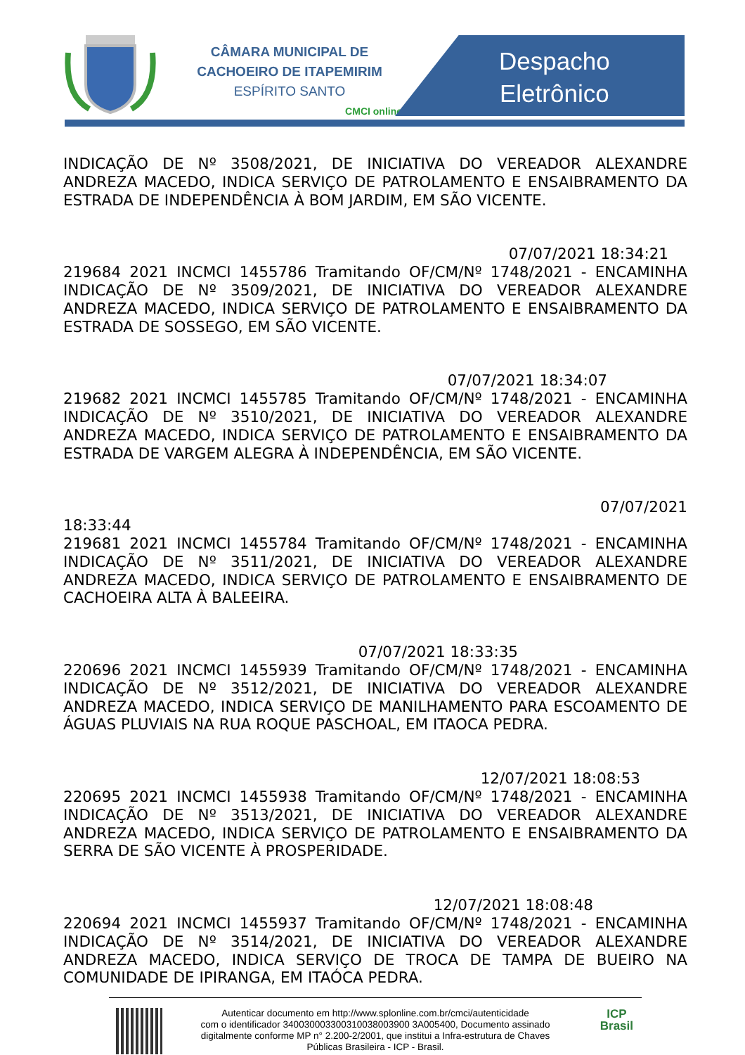CÂMARA MUNICIPAL DE
CACHOEIRO DE ITAPEMIRIM
ESPÍRITO SANTO
CMCI online
Despacho
Eletrônico
INDICAÇÃO DE Nº 3508/2021, DE INICIATIVA DO VEREADOR ALEXANDRE ANDREZA MACEDO, INDICA SERVIÇO DE PATROLAMENTO E ENSAIBRAMENTO DA ESTRADA DE INDEPENDÊNCIA À BOM JARDIM, EM SÃO VICENTE.
07/07/2021 18:34:21
219684 2021 INCMCI 1455786 Tramitando OF/CM/Nº 1748/2021 - ENCAMINHA INDICAÇÃO DE Nº 3509/2021, DE INICIATIVA DO VEREADOR ALEXANDRE ANDREZA MACEDO, INDICA SERVIÇO DE PATROLAMENTO E ENSAIBRAMENTO DA ESTRADA DE SOSSEGO, EM SÃO VICENTE.
07/07/2021 18:34:07
219682 2021 INCMCI 1455785 Tramitando OF/CM/Nº 1748/2021 - ENCAMINHA INDICAÇÃO DE Nº 3510/2021, DE INICIATIVA DO VEREADOR ALEXANDRE ANDREZA MACEDO, INDICA SERVIÇO DE PATROLAMENTO E ENSAIBRAMENTO DA ESTRADA DE VARGEM ALEGRA À INDEPENDÊNCIA, EM SÃO VICENTE.
07/07/2021
18:33:44
219681 2021 INCMCI 1455784 Tramitando OF/CM/Nº 1748/2021 - ENCAMINHA INDICAÇÃO DE Nº 3511/2021, DE INICIATIVA DO VEREADOR ALEXANDRE ANDREZA MACEDO, INDICA SERVIÇO DE PATROLAMENTO E ENSAIBRAMENTO DE CACHOEIRA ALTA À BALEEIRA.
07/07/2021 18:33:35
220696 2021 INCMCI 1455939 Tramitando OF/CM/Nº 1748/2021 - ENCAMINHA INDICAÇÃO DE Nº 3512/2021, DE INICIATIVA DO VEREADOR ALEXANDRE ANDREZA MACEDO, INDICA SERVIÇO DE MANILHAMENTO PARA ESCOAMENTO DE ÁGUAS PLUVIAIS NA RUA ROQUE PASCHOAL, EM ITAOCA PEDRA.
12/07/2021 18:08:53
220695 2021 INCMCI 1455938 Tramitando OF/CM/Nº 1748/2021 - ENCAMINHA INDICAÇÃO DE Nº 3513/2021, DE INICIATIVA DO VEREADOR ALEXANDRE ANDREZA MACEDO, INDICA SERVIÇO DE PATROLAMENTO E ENSAIBRAMENTO DA SERRA DE SÃO VICENTE À PROSPERIDADE.
12/07/2021 18:08:48
220694 2021 INCMCI 1455937 Tramitando OF/CM/Nº 1748/2021 - ENCAMINHA INDICAÇÃO DE Nº 3514/2021, DE INICIATIVA DO VEREADOR ALEXANDRE ANDREZA MACEDO, INDICA SERVIÇO DE TROCA DE TAMPA DE BUEIRO NA COMUNIDADE DE IPIRANGA, EM ITAÓCA PEDRA.
Autenticar documento em http://www.splonline.com.br/cmci/autenticidade
com o identificador 340030003300310038003900 3A005400, Documento assinado
digitalmente conforme MP n° 2.200-2/2001, que institui a Infra-estrutura de Chaves
Públicas Brasileira - ICP - Brasil.
ICP
Brasil